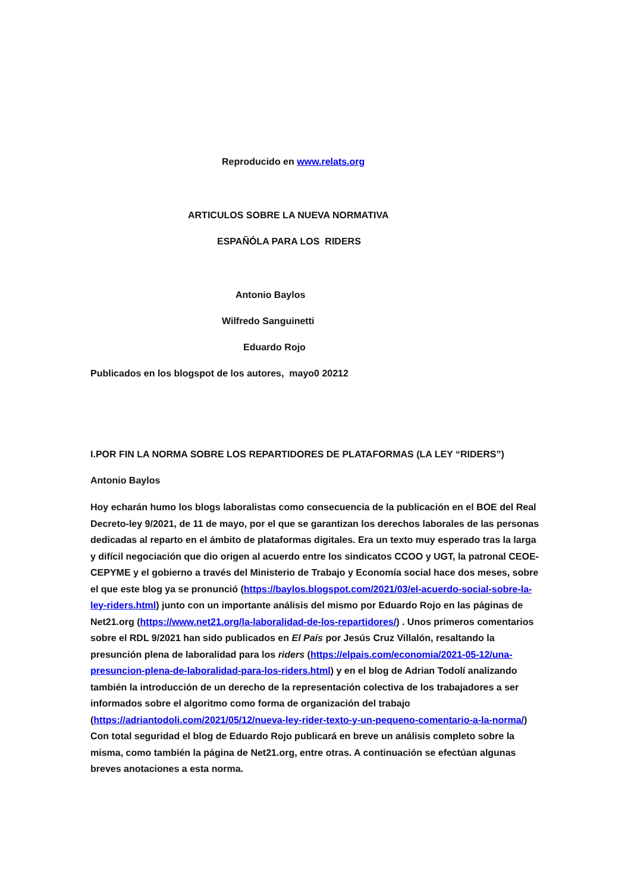Reproducido en www.relats.org
ARTICULOS SOBRE LA NUEVA NORMATIVA
ESPAÑÓLA PARA LOS RIDERS
Antonio Baylos
Wilfredo Sanguinetti
Eduardo Rojo
Publicados en los blogspot de los autores, mayo0 20212
I.POR FIN LA NORMA SOBRE LOS REPARTIDORES DE PLATAFORMAS (LA LEY “RIDERS”)
Antonio Baylos
Hoy echarán humo los blogs laboralistas como consecuencia de la publicación en el BOE del Real Decreto-ley 9/2021, de 11 de mayo, por el que se garantizan los derechos laborales de las personas dedicadas al reparto en el ámbito de plataformas digitales. Era un texto muy esperado tras la larga y difícil negociación que dio origen al acuerdo entre los sindicatos CCOO y UGT, la patronal CEOE-CEPYME y el gobierno a través del Ministerio de Trabajo y Economía social hace dos meses, sobre el que este blog ya se pronunció (https://baylos.blogspot.com/2021/03/el-acuerdo-social-sobre-la-ley-riders.html) junto con un importante análisis del mismo por Eduardo Rojo en las páginas de Net21.org (https://www.net21.org/la-laboralidad-de-los-repartidores/) . Unos primeros comentarios sobre el RDL 9/2021 han sido publicados en El País por Jesús Cruz Villalón, resaltando la presunción plena de laboralidad para los riders (https://elpais.com/economia/2021-05-12/una-presuncion-plena-de-laboralidad-para-los-riders.html) y en el blog de Adrian Todolí analizando también la introducción de un derecho de la representación colectiva de los trabajadores a ser informados sobre el algoritmo como forma de organización del trabajo (https://adriantodoli.com/2021/05/12/nueva-ley-rider-texto-y-un-pequeno-comentario-a-la-norma/) Con total seguridad el blog de Eduardo Rojo publicará en breve un análisis completo sobre la misma, como también la página de Net21.org, entre otras. A continuación se efectúan algunas breves anotaciones a esta norma.